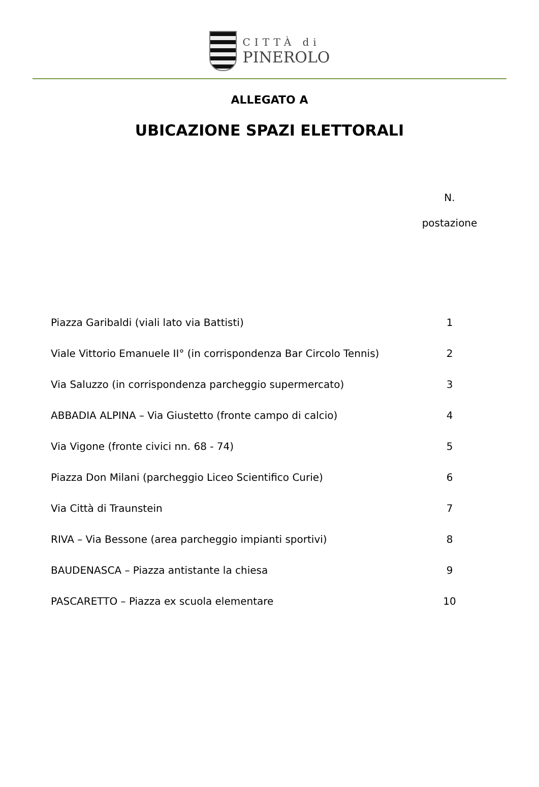CITTÀ di
PINEROLO
ALLEGATO A
UBICAZIONE SPAZI ELETTORALI
| | N. postazione |
| Piazza Garibaldi (viali lato via Battisti) | 1 |
| Viale Vittorio Emanuele II° (in corrispondenza Bar Circolo Tennis) | 2 |
| Via Saluzzo (in corrispondenza parcheggio supermercato) | 3 |
| ABBADIA ALPINA – Via Giustetto (fronte campo di calcio) | 4 |
| Via Vigone (fronte civici nn. 68 - 74) | 5 |
| Piazza Don Milani (parcheggio Liceo Scientifico Curie) | 6 |
| Via Città di Traunstein | 7 |
| RIVA – Via Bessone (area parcheggio impianti sportivi) | 8 |
| BAUDENASCA – Piazza antistante la chiesa | 9 |
| PASCARETTO – Piazza ex scuola elementare | 10 |